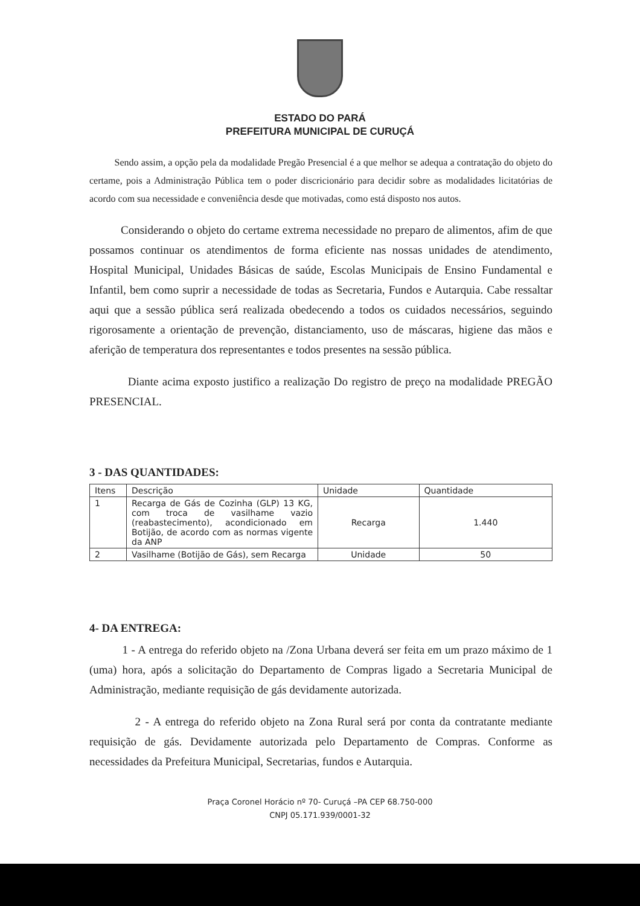ESTADO DO PARÁ
PREFEITURA MUNICIPAL DE CURUÇÁ
Sendo assim, a opção pela da modalidade Pregão Presencial é a que melhor se adequa a contratação do objeto do certame, pois a Administração Pública tem o poder discricionário para decidir sobre as modalidades licitatórias de acordo com sua necessidade e conveniência desde que motivadas, como está disposto nos autos.
Considerando o objeto do certame extrema necessidade no preparo de alimentos, afim de que possamos continuar os atendimentos de forma eficiente nas nossas unidades de atendimento, Hospital Municipal, Unidades Básicas de saúde, Escolas Municipais de Ensino Fundamental e Infantil, bem como suprir a necessidade de todas as Secretaria, Fundos e Autarquia. Cabe ressaltar aqui que a sessão pública será realizada obedecendo a todos os cuidados necessários, seguindo rigorosamente a orientação de prevenção, distanciamento, uso de máscaras, higiene das mãos e aferição de temperatura dos representantes e todos presentes na sessão pública.
Diante acima exposto justifico a realização Do registro de preço na modalidade PREGÃO PRESENCIAL.
3 - DAS QUANTIDADES:
| Itens | Descrição | Unidade | Quantidade |
| --- | --- | --- | --- |
| 1 | Recarga de Gás de Cozinha (GLP) 13 KG, com troca de vasilhame vazio (reabastecimento), acondicionado em Botijão, de acordo com as normas vigente da ANP | Recarga | 1.440 |
| 2 | Vasilhame (Botijão de Gás), sem Recarga | Unidade | 50 |
4- DA ENTREGA:
1 - A entrega do referido objeto na /Zona Urbana deverá ser feita em um prazo máximo de 1 (uma) hora, após a solicitação do Departamento de Compras ligado a Secretaria Municipal de Administração, mediante requisição de gás devidamente autorizada.
2 - A entrega do referido objeto na Zona Rural será por conta da contratante mediante requisição de gás. Devidamente autorizada pelo Departamento de Compras. Conforme as necessidades da Prefeitura Municipal, Secretarias, fundos e Autarquia.
Praça Coronel Horácio nº 70- Curuçá –PA CEP 68.750-000
CNPJ 05.171.939/0001-32